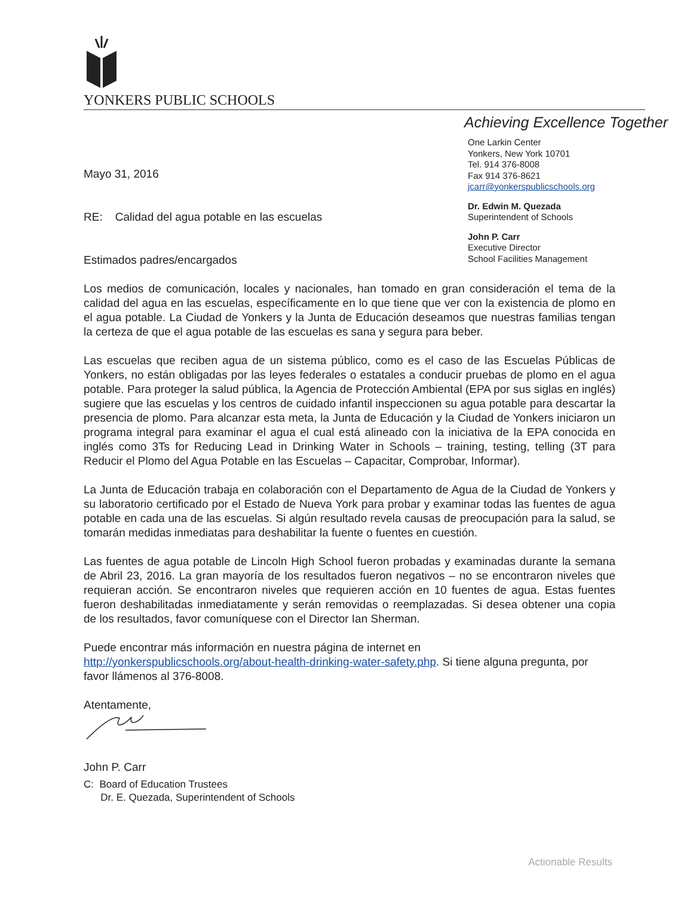YONKERS PUBLIC SCHOOLS
Achieving Excellence Together
Mayo 31, 2016
RE: Calidad del agua potable en las escuelas
Estimados padres/encargados
One Larkin Center
Yonkers, New York 10701
Tel. 914 376-8008
Fax 914 376-8621
jcarr@yonkerspublicschools.org
Dr. Edwin M. Quezada
Superintendent of Schools
John P. Carr
Executive Director
School Facilities Management
Los medios de comunicación, locales y nacionales, han tomado en gran consideración el tema de la calidad del agua en las escuelas, específicamente en lo que tiene que ver con la existencia de plomo en el agua potable. La Ciudad de Yonkers y la Junta de Educación deseamos que nuestras familias tengan la certeza de que el agua potable de las escuelas es sana y segura para beber.
Las escuelas que reciben agua de un sistema público, como es el caso de las Escuelas Públicas de Yonkers, no están obligadas por las leyes federales o estatales a conducir pruebas de plomo en el agua potable. Para proteger la salud pública, la Agencia de Protección Ambiental (EPA por sus siglas en inglés) sugiere que las escuelas y los centros de cuidado infantil inspeccionen su agua potable para descartar la presencia de plomo. Para alcanzar esta meta, la Junta de Educación y la Ciudad de Yonkers iniciaron un programa integral para examinar el agua el cual está alineado con la iniciativa de la EPA conocida en inglés como 3Ts for Reducing Lead in Drinking Water in Schools – training, testing, telling (3T para Reducir el Plomo del Agua Potable en las Escuelas – Capacitar, Comprobar, Informar).
La Junta de Educación trabaja en colaboración con el Departamento de Agua de la Ciudad de Yonkers y su laboratorio certificado por el Estado de Nueva York para probar y examinar todas las fuentes de agua potable en cada una de las escuelas. Si algún resultado revela causas de preocupación para la salud, se tomarán medidas inmediatas para deshabilitar la fuente o fuentes en cuestión.
Las fuentes de agua potable de Lincoln High School fueron probadas y examinadas durante la semana de Abril 23, 2016. La gran mayoría de los resultados fueron negativos – no se encontraron niveles que requieran acción. Se encontraron niveles que requieren acción en 10 fuentes de agua. Estas fuentes fueron deshabilitadas inmediatamente y serán removidas o reemplazadas. Si desea obtener una copia de los resultados, favor comuníquese con el Director Ian Sherman.
Puede encontrar más información en nuestra página de internet en
http://yonkerspublicschools.org/about-health-drinking-water-safety.php. Si tiene alguna pregunta, por favor llámenos al 376-8008.
Atentamente,
John P. Carr
C: Board of Education Trustees
Dr. E. Quezada, Superintendent of Schools
Actionable Results